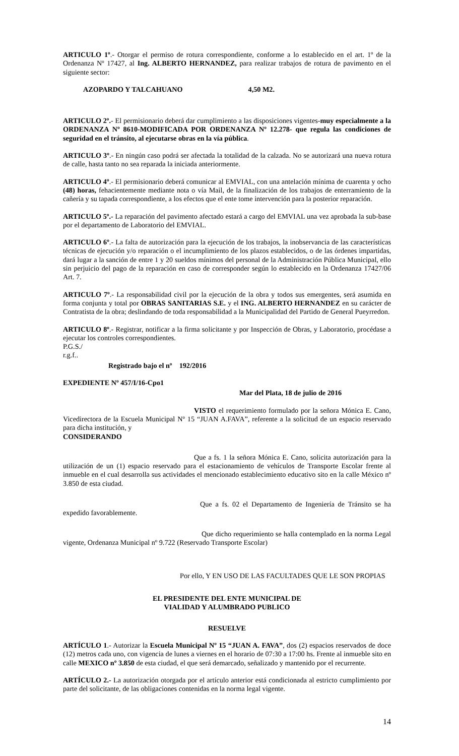ARTICULO 1º.- Otorgar el permiso de rotura correspondiente, conforme a lo establecido en el art. 1º de la Ordenanza Nº 17427, al Ing. ALBERTO HERNANDEZ, para realizar trabajos de rotura de pavimento en el siguiente sector:
AZOPARDO Y TALCAHUANO 4,50 M2.
ARTICULO 2º.- El permisionario deberá dar cumplimiento a las disposiciones vigentes-muy especialmente a la ORDENANZA Nº 8610-MODIFICADA POR ORDENANZA Nº 12.278- que regula las condiciones de seguridad en el tránsito, al ejecutarse obras en la vía pública.
ARTICULO 3º.- En ningún caso podrá ser afectada la totalidad de la calzada. No se autorizará una nueva rotura de calle, hasta tanto no sea reparada la iniciada anteriormente.
ARTICULO 4º.- El permisionario deberá comunicar al EMVIAL, con una antelación mínima de cuarenta y ocho (48) horas, fehacientemente mediante nota o vía Mail, de la finalización de los trabajos de enterramiento de la cañería y su tapada correspondiente, a los efectos que el ente tome intervención para la posterior reparación.
ARTICULO 5º.- La reparación del pavimento afectado estará a cargo del EMVIAL una vez aprobada la sub-base por el departamento de Laboratorio del EMVIAL.
ARTICULO 6º.- La falta de autorización para la ejecución de los trabajos, la inobservancia de las características técnicas de ejecución y/o reparación o el incumplimiento de los plazos establecidos, o de las órdenes impartidas, dará lugar a la sanción de entre 1 y 20 sueldos mínimos del personal de la Administración Pública Municipal, ello sin perjuicio del pago de la reparación en caso de corresponder según lo establecido en la Ordenanza 17427/06 Art. 7.
ARTICULO 7º.- La responsabilidad civil por la ejecución de la obra y todos sus emergentes, será asumida en forma conjunta y total por OBRAS SANITARIAS S.E. y el ING. ALBERTO HERNANDEZ en su carácter de Contratista de la obra; deslindando de toda responsabilidad a la Municipalidad del Partido de General Pueyrredon.
ARTICULO 8º.- Registrar, notificar a la firma solicitante y por Inspección de Obras, y Laboratorio, procédase a ejecutar los controles correspondientes.
P.G.S./
r.g.f..
Registrado bajo el nº 192/2016
EXPEDIENTE Nº 457/I/16-Cpo1
Mar del Plata, 18 de julio de 2016
VISTO el requerimiento formulado por la señora Mónica E. Cano, Vicedirectora de la Escuela Municipal Nº 15 “JUAN A.FAVA”, referente a la solicitud de un espacio reservado para dicha institución, y
CONSIDERANDO
Que a fs. 1 la señora Mónica E. Cano, solicita autorización para la utilización de un (1) espacio reservado para el estacionamiento de vehículos de Transporte Escolar frente al inmueble en el cual desarrolla sus actividades el mencionado establecimiento educativo sito en la calle México nº 3.850 de esta ciudad.
Que a fs. 02 el Departamento de Ingeniería de Tránsito se ha expedido favorablemente.
Que dicho requerimiento se halla contemplado en la norma Legal vigente, Ordenanza Municipal nº 9.722 (Reservado Transporte Escolar)
Por ello, Y EN USO DE LAS FACULTADES QUE LE SON PROPIAS
EL PRESIDENTE DEL ENTE MUNICIPAL DE
VIALIDAD Y ALUMBRADO PUBLICO
RESUELVE
ARTÍCULO 1.- Autorizar la Escuela Municipal Nº 15 “JUAN A. FAVA”, dos (2) espacios reservados de doce (12) metros cada uno, con vigencia de lunes a viernes en el horario de 07:30 a 17:00 hs. Frente al inmueble sito en calle MEXICO nº 3.850 de esta ciudad, el que será demarcado, señalizado y mantenido por el recurrente.
ARTÍCULO 2.- La autorización otorgada por el artículo anterior está condicionada al estricto cumplimiento por parte del solicitante, de las obligaciones contenidas en la norma legal vigente.
14